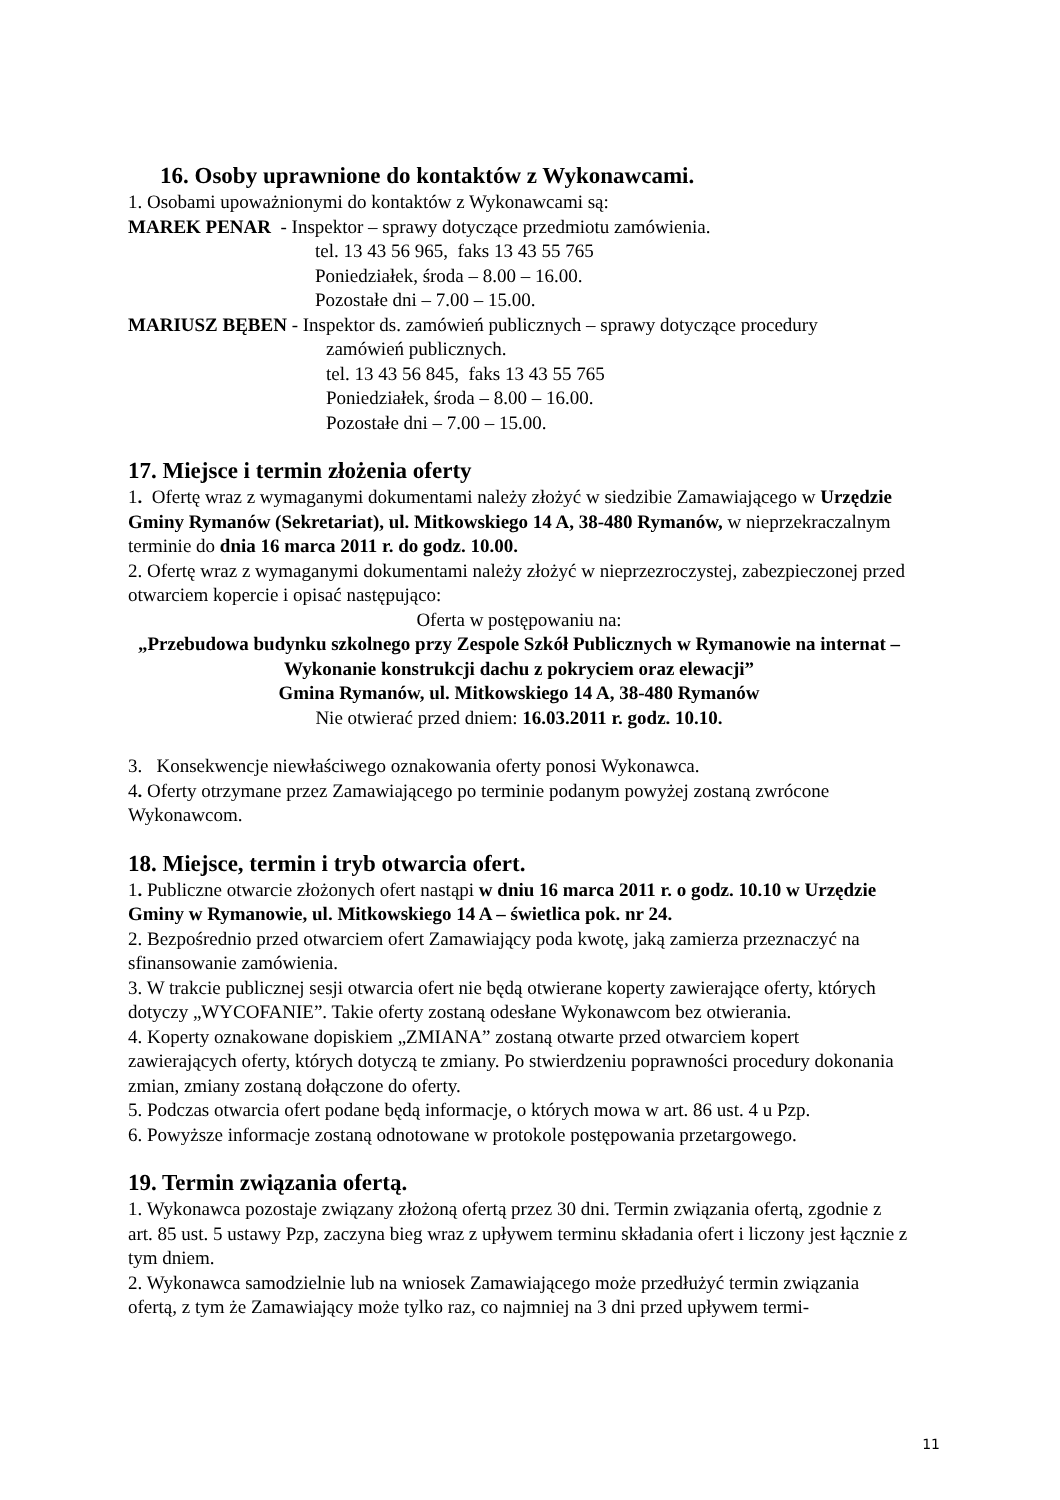16. Osoby uprawnione do kontaktów z Wykonawcami.
1. Osobami upoważnionymi do kontaktów z Wykonawcami są:
MAREK PENAR - Inspektor – sprawy dotyczące przedmiotu zamówienia.
tel. 13 43 56 965, faks 13 43 55 765
Poniedziałek, środa – 8.00 – 16.00.
Pozostałe dni – 7.00 – 15.00.
MARIUSZ BĘBEN - Inspektor ds. zamówień publicznych – sprawy dotyczące procedury
zamówień publicznych.
tel. 13 43 56 845, faks 13 43 55 765
Poniedziałek, środa – 8.00 – 16.00.
Pozostałe dni – 7.00 – 15.00.
17. Miejsce i termin złożenia oferty
1. Ofertę wraz z wymaganymi dokumentami należy złożyć w siedzibie Zamawiającego w Urzędzie Gminy Rymanów (Sekretariat), ul. Mitkowskiego 14 A, 38-480 Rymanów, w nieprzekraczalnym terminie do dnia 16 marca 2011 r. do godz. 10.00.
2. Ofertę wraz z wymaganymi dokumentami należy złożyć w nieprzezroczystej, zabezpieczonej przed otwarciem kopercie i opisać następująco:
Oferta w postępowaniu na:
„Przebudowa budynku szkolnego przy Zespole Szkół Publicznych w Rymanowie na internat – Wykonanie konstrukcji dachu z pokryciem oraz elewacji”
Gmina Rymanów, ul. Mitkowskiego 14 A, 38-480 Rymanów
Nie otwierać przed dniem: 16.03.2011 r. godz. 10.10.
3. Konsekwencje niewłaściwego oznakowania oferty ponosi Wykonawca.
4. Oferty otrzymane przez Zamawiającego po terminie podanym powyżej zostaną zwrócone Wykonawcom.
18. Miejsce, termin i tryb otwarcia ofert.
1. Publiczne otwarcie złożonych ofert nastąpi w dniu 16 marca 2011 r. o godz. 10.10 w Urzędzie Gminy w Rymanowie, ul. Mitkowskiego 14 A – świetlica pok. nr 24.
2. Bezpośrednio przed otwarciem ofert Zamawiający poda kwotę, jaką zamierza przeznaczyć na sfinansowanie zamówienia.
3. W trakcie publicznej sesji otwarcia ofert nie będą otwierane koperty zawierające oferty, których dotyczy „WYCOFANIE”. Takie oferty zostaną odesłane Wykonawcom bez otwierania.
4. Koperty oznakowane dopiskiem „ZMIANA” zostaną otwarte przed otwarciem kopert zawierających oferty, których dotyczą te zmiany. Po stwierdzeniu poprawności procedury dokonania zmian, zmiany zostaną dołączone do oferty.
5. Podczas otwarcia ofert podane będą informacje, o których mowa w art. 86 ust. 4 u Pzp.
6. Powyższe informacje zostaną odnotowane w protokole postępowania przetargowego.
19. Termin związania ofertą.
1. Wykonawca pozostaje związany złożoną ofertą przez 30 dni. Termin związania ofertą, zgodnie z art. 85 ust. 5 ustawy Pzp, zaczyna bieg wraz z upływem terminu składania ofert i liczony jest łącznie z tym dniem.
2. Wykonawca samodzielnie lub na wniosek Zamawiającego może przedłużyć termin związania ofertą, z tym że Zamawiający może tylko raz, co najmniej na 3 dni przed upływem termi-
11